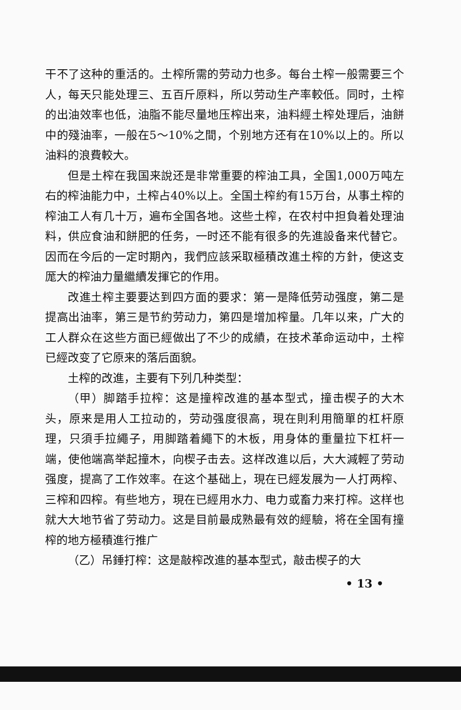干不了这种的重活的。土榨所需的劳动力也多。每台土榨一般需要三个人，每天只能处理三、五百斤原料，所以劳动生产率較低。同时，土榨的出油效率也低，油脂不能尽量地压榨出来，油料經土榨处理后，油餅中的殘油率，一般在5～10%之間，个别地方还有在10%以上的。所以油料的浪費較大。
但是土榨在我国来說还是非常重要的榨油工具，全国1,000万吨左右的榨油能力中，土榨占40%以上。全国土榨約有15万台，从事土榨的榨油工人有几十万，遍布全国各地。这些土榨，在农村中担負着处理油料，供应食油和餅肥的任务，一时还不能有很多的先進設备来代替它。因而在今后的一定时期內，我們应該采取極積改進土榨的方針，使这支厖大的榨油力量繼續发揮它的作用。
改進土榨主要要达到四方面的要求：第一是降低劳动强度，第二是提高出油率，第三是节約劳动力，第四是增加榨量。几年以来，广大的工人群众在这些方面已經做出了不少的成績，在技术革命运动中，土榨已經改变了它原来的落后面貌。
土榨的改進，主要有下列几种类型：
（甲）脚踏手拉榨：这是撞榨改進的基本型式，撞击楔子的大木头，原来是用人工拉动的，劳动强度很高，現在則利用簡單的杠杆原理，只須手拉繩子，用脚踏着繩下的木板，用身体的重量拉下杠杆一端，使他端高举起撞木，向楔子击去。这样改進以后，大大減輕了劳动强度，提高了工作效率。在这个基础上，現在已經发展为一人打两榨、三榨和四榨。有些地方，現在已經用水力、电力或畜力来打榨。这样也就大大地节省了劳动力。这是目前最成熟最有效的經驗，将在全国有撞榨的地方極積進行推广
（乙）吊錘打榨：这是敲榨改進的基本型式，敲击楔子的大
• 13 •